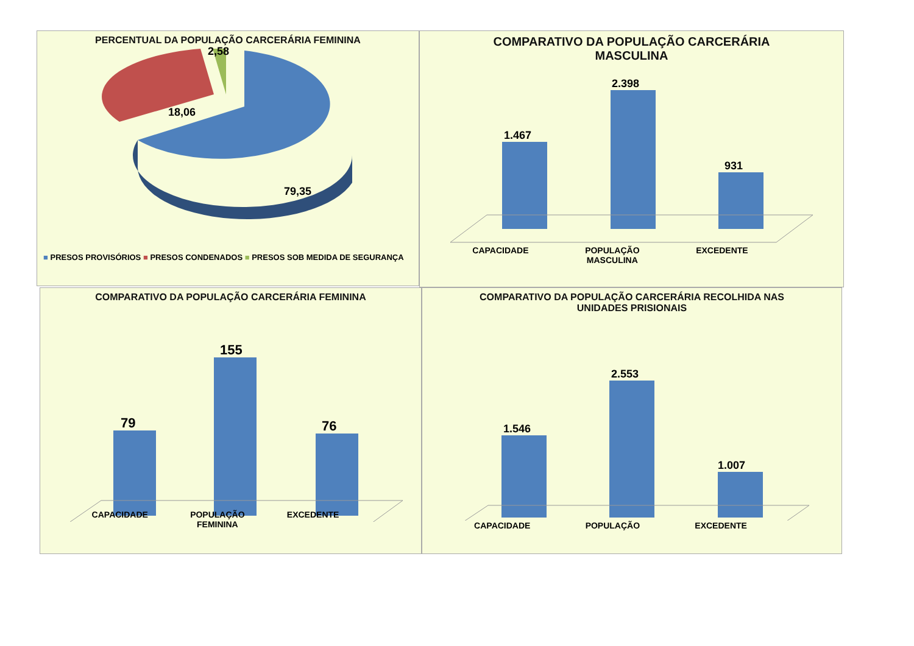PERCENTUAL DA POPULAÇÃO CARCERÁRIA FEMININA
18,06
2,58
79,35
■ PRESOS PROVISÓRIOS ■ PRESOS CONDENADOS ■ PRESOS SOB MEDIDA DE SEGURANÇA
COMPARATIVO DA POPULAÇÃO CARCERÁRIA
MASCULINA
1.467
2.398
931
CAPACIDADE POPULAÇÃO
MASCULINA EXCEDENTE
COMPARATIVO DA POPULAÇÃO CARCERÁRIA FEMININA
79
155
76
CAPACIDADE POPULAÇÃO
FEMININA EXCEDENTE
COMPARATIVO DA POPULAÇÃO CARCERÁRIA RECOLHIDA NAS
UNIDADES PRISIONAIS
1.546
2.553
1.007
CAPACIDADE POPULAÇÃO EXCEDENTE